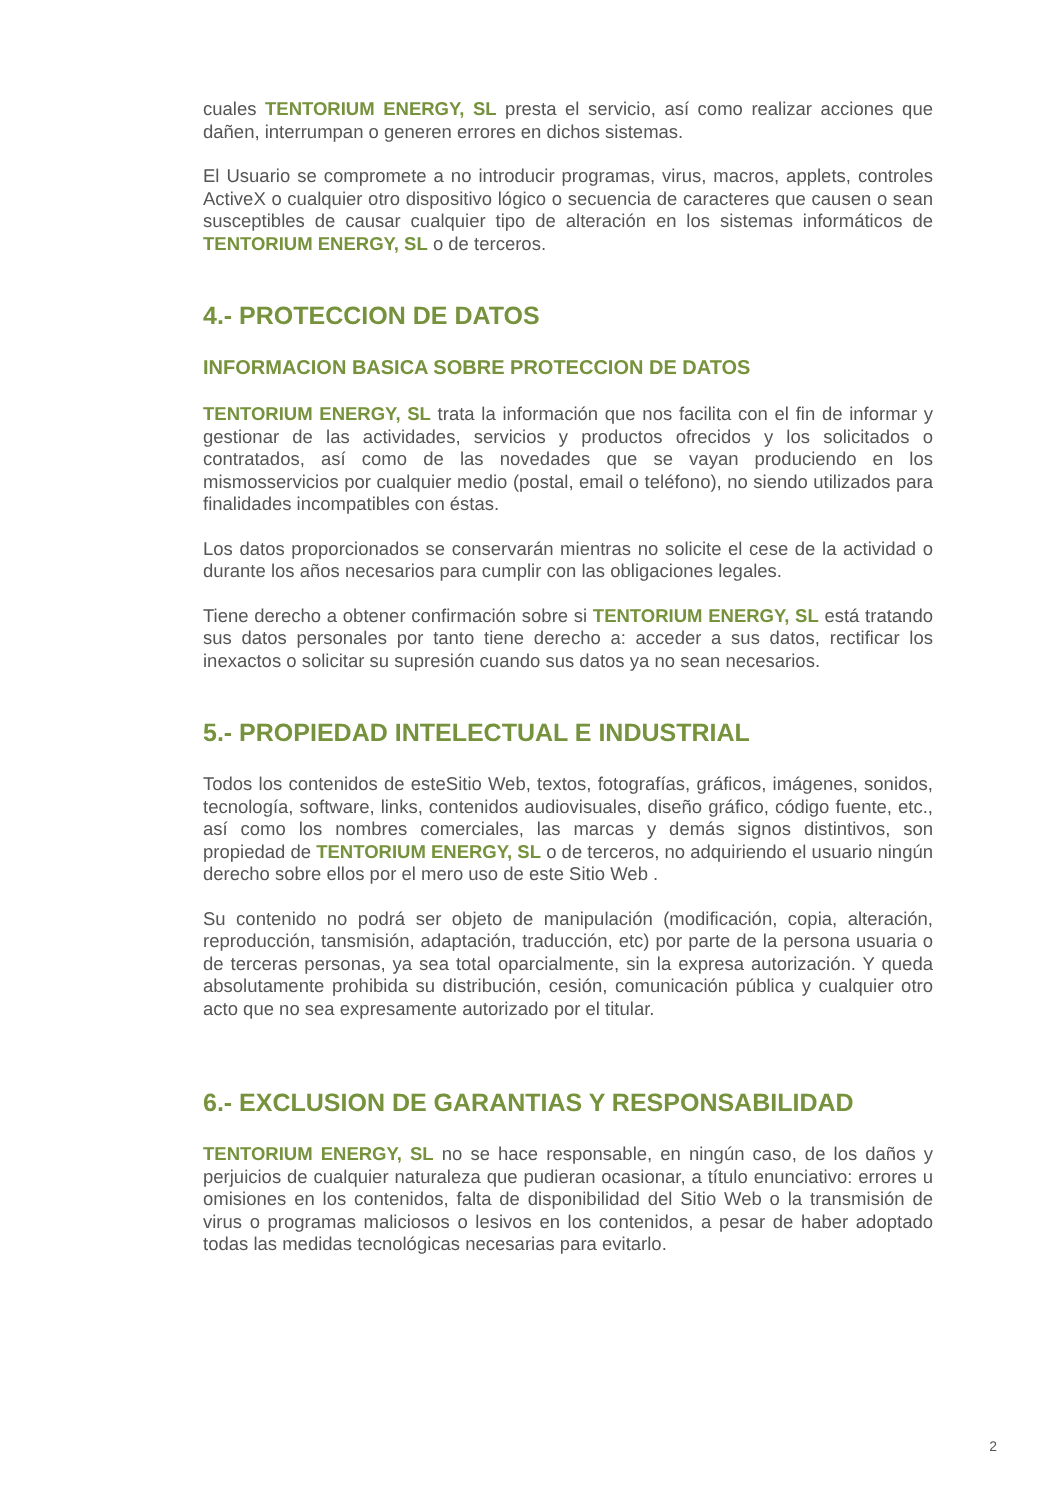cuales TENTORIUM ENERGY, SL presta el servicio, así como realizar acciones que dañen, interrumpan o generen errores en dichos sistemas.
El Usuario se compromete a no introducir programas, virus, macros, applets, controles ActiveX o cualquier otro dispositivo lógico o secuencia de caracteres que causen o sean susceptibles de causar cualquier tipo de alteración en los sistemas informáticos de TENTORIUM ENERGY, SL o de terceros.
4.- PROTECCION DE DATOS
INFORMACION BASICA SOBRE PROTECCION DE DATOS
TENTORIUM ENERGY, SL trata la información que nos facilita con el fin de informar y gestionar de las actividades, servicios y productos ofrecidos y los solicitados o contratados, así como de las novedades que se vayan produciendo en los mismosservicios por cualquier medio (postal, email o teléfono), no siendo utilizados para finalidades incompatibles con éstas.
Los datos proporcionados se conservarán mientras no solicite el cese de la actividad o durante los años necesarios para cumplir con las obligaciones legales.
Tiene derecho a obtener confirmación sobre si TENTORIUM ENERGY, SL está tratando sus datos personales por tanto tiene derecho a: acceder a sus datos, rectificar los inexactos o solicitar su supresión cuando sus datos ya no sean necesarios.
5.- PROPIEDAD INTELECTUAL E INDUSTRIAL
Todos los contenidos de esteSitio Web, textos, fotografías, gráficos, imágenes, sonidos, tecnología, software, links, contenidos audiovisuales, diseño gráfico, código fuente, etc., así como los nombres comerciales, las marcas y demás signos distintivos, son propiedad de TENTORIUM ENERGY, SL o de terceros, no adquiriendo el usuario ningún derecho sobre ellos por el mero uso de este Sitio Web .
Su contenido no podrá ser objeto de manipulación (modificación, copia, alteración, reproducción, tansmisión, adaptación, traducción, etc) por parte de la persona usuaria o de terceras personas, ya sea total oparcialmente, sin la expresa autorización. Y queda absolutamente prohibida su distribución, cesión, comunicación pública y cualquier otro acto que no sea expresamente autorizado por el titular.
6.- EXCLUSION DE GARANTIAS Y RESPONSABILIDAD
TENTORIUM ENERGY, SL no se hace responsable, en ningún caso, de los daños y perjuicios de cualquier naturaleza que pudieran ocasionar, a título enunciativo: errores u omisiones en los contenidos, falta de disponibilidad del Sitio Web o la transmisión de virus o programas maliciosos o lesivos en los contenidos, a pesar de haber adoptado todas las medidas tecnológicas necesarias para evitarlo.
2